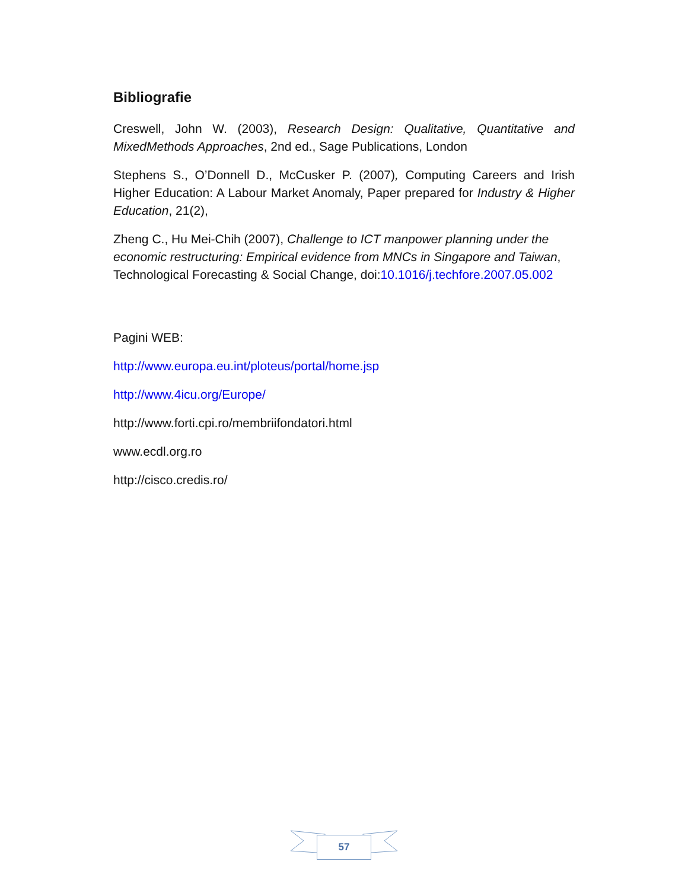Bibliografie
Creswell, John W. (2003), Research Design: Qualitative, Quantitative and MixedMethods Approaches, 2nd ed., Sage Publications, London
Stephens S., O’Donnell D., McCusker P. (2007), Computing Careers and Irish Higher Education: A Labour Market Anomaly, Paper prepared for Industry & Higher Education, 21(2),
Zheng C., Hu Mei-Chih (2007), Challenge to ICT manpower planning under the economic restructuring: Empirical evidence from MNCs in Singapore and Taiwan, Technological Forecasting & Social Change, doi:10.1016/j.techfore.2007.05.002
Pagini WEB:
http://www.europa.eu.int/ploteus/portal/home.jsp
http://www.4icu.org/Europe/
http://www.forti.cpi.ro/membriifondatori.html
www.ecdl.org.ro
http://cisco.credis.ro/
57